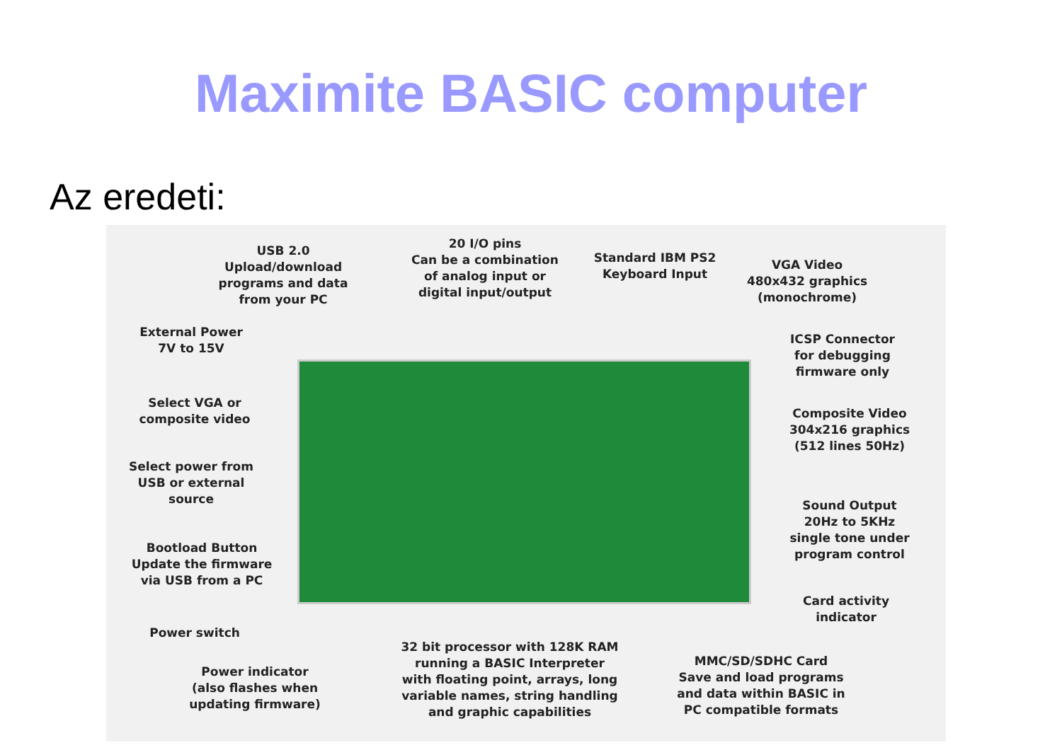Maximite BASIC computer
Az eredeti:
USB 2.0
Upload/download
programs and data
from your PC
20 I/O pins
Can be a combination
of analog input or
digital input/output
Standard IBM PS2
Keyboard Input
VGA Video
480x432 graphics
(monochrome)
External Power
7V to 15V
ICSP Connector
for debugging
firmware only
Select VGA or
composite video
Composite Video
304x216 graphics
(512 lines 50Hz)
Select power from
USB or external
source
Sound Output
20Hz to 5KHz
single tone under
program control
Bootload Button
Update the firmware
via USB from a PC
Card activity
indicator
Power switch
32 bit processor with 128K RAM
running a BASIC Interpreter
with floating point, arrays, long
variable names, string handling
and graphic capabilities
MMC/SD/SDHC Card
Save and load programs
and data within BASIC in
PC compatible formats
Power indicator
(also flashes when
updating firmware)